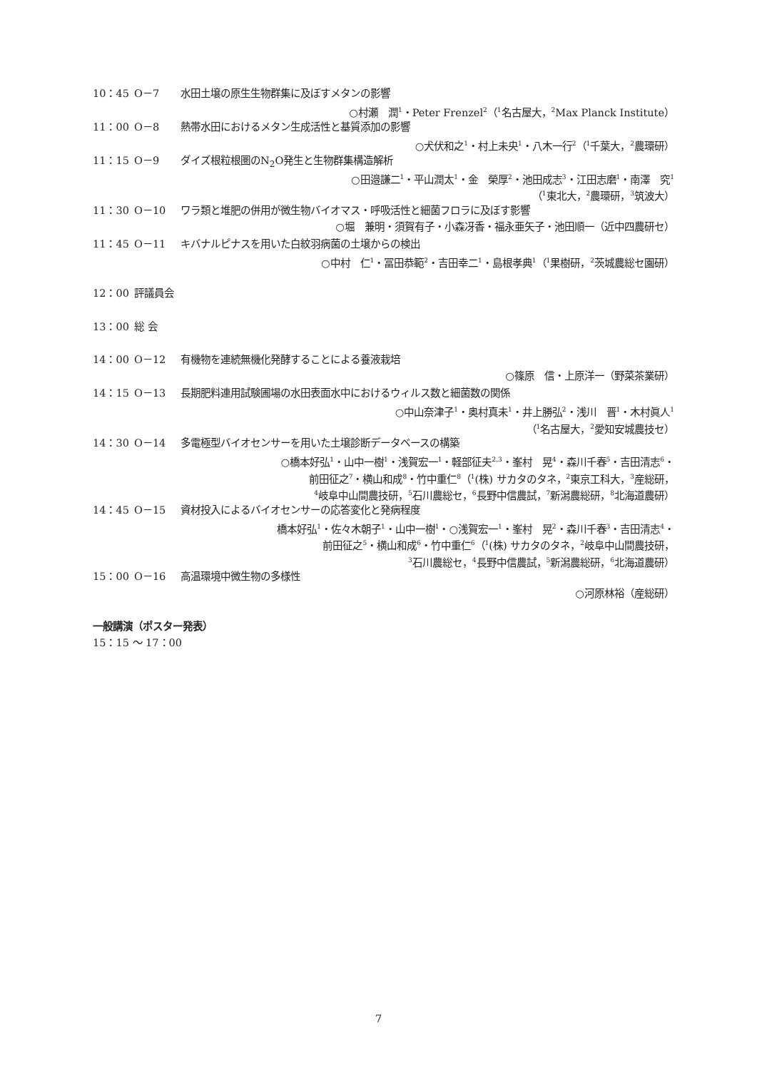10：45 O－7 水田土壌の原生生物群集に及ぼすメタンの影響
○村瀬　潤<sup>1</sup>・Peter Frenzel<sup>2</sup>（<sup>1</sup>名古屋大，<sup>2</sup>Max Planck Institute）
11：00 O－8 熱帯水田におけるメタン生成活性と基質添加の影響
○犬伏和之<sup>1</sup>・村上未央<sup>1</sup>・八木一行<sup>2</sup>（<sup>1</sup>千葉大，<sup>2</sup>農環研）
11：15 O－9 ダイズ根粒根圏のN<sub>2</sub>O発生と生物群集構造解析
○田邉謙二<sup>1</sup>・平山潤太<sup>1</sup>・金　榮厚<sup>2</sup>・池田成志<sup>3</sup>・江田志磨<sup>1</sup>・南澤　究<sup>1</sup>
（<sup>1</sup>東北大，<sup>2</sup>農環研，<sup>3</sup>筑波大）
11：30 O－10 ワラ類と堆肥の併用が微生物バイオマス・呼吸活性と細菌フロラに及ぼす影響
○堀　兼明・須賀有子・小森冴香・福永亜矢子・池田順一（近中四農研セ）
11：45 O－11 キバナルピナスを用いた白紋羽病菌の土壌からの検出
○中村　仁<sup>1</sup>・冨田恭範<sup>2</sup>・吉田幸二<sup>1</sup>・島根孝典<sup>1</sup>（<sup>1</sup>果樹研，<sup>2</sup>茨城農総セ園研）
12：00 評議員会
13：00 総 会
14：00 O－12 有機物を連続無機化発酵することによる養液栽培
○篠原　信・上原洋一（野菜茶業研）
14：15 O－13 長期肥料連用試験圃場の水田表面水中におけるウィルス数と細菌数の関係
○中山奈津子<sup>1</sup>・奥村真未<sup>1</sup>・井上勝弘<sup>2</sup>・浅川　晋<sup>1</sup>・木村眞人<sup>1</sup>
（<sup>1</sup>名古屋大，<sup>2</sup>愛知安城農技セ）
14：30 O－14 多電極型バイオセンサーを用いた土壌診断データベースの構築
○橋本好弘<sup>1</sup>・山中一樹<sup>1</sup>・浅賀宏一<sup>1</sup>・軽部征夫<sup>2,3</sup>・峯村　晃<sup>4</sup>・森川千春<sup>5</sup>・吉田清志<sup>6</sup>・
前田征之<sup>7</sup>・横山和成<sup>8</sup>・竹中重仁<sup>8</sup>（<sup>1</sup>(株) サカタのタネ，<sup>2</sup>東京工科大，<sup>3</sup>産総研，
<sup>4</sup> 岐阜中山間農技研，<sup>5</sup>石川農総セ，<sup>6</sup>長野中信農試，<sup>7</sup>新潟農総研，<sup>8</sup>北海道農研）
14：45 O－15 資材投入によるバイオセンサーの応答変化と発病程度
橋本好弘<sup>1</sup>・佐々木朝子<sup>1</sup>・山中一樹<sup>1</sup>・○浅賀宏一<sup>1</sup>・峯村　晃<sup>2</sup>・森川千春<sup>3</sup>・吉田清志<sup>4</sup>・
前田征之<sup>5</sup>・横山和成<sup>6</sup>・竹中重仁<sup>6</sup>（<sup>1</sup>(株) サカタのタネ，<sup>2</sup>岐阜中山間農技研，
<sup>3</sup> 石川農総セ，<sup>4</sup>長野中信農試，<sup>5</sup>新潟農総研，<sup>6</sup>北海道農研）
15：00 O－16 高温環境中微生物の多様性
○河原林裕（産総研）
一般講演（ポスター発表）
15：15 ～ 17：00
7